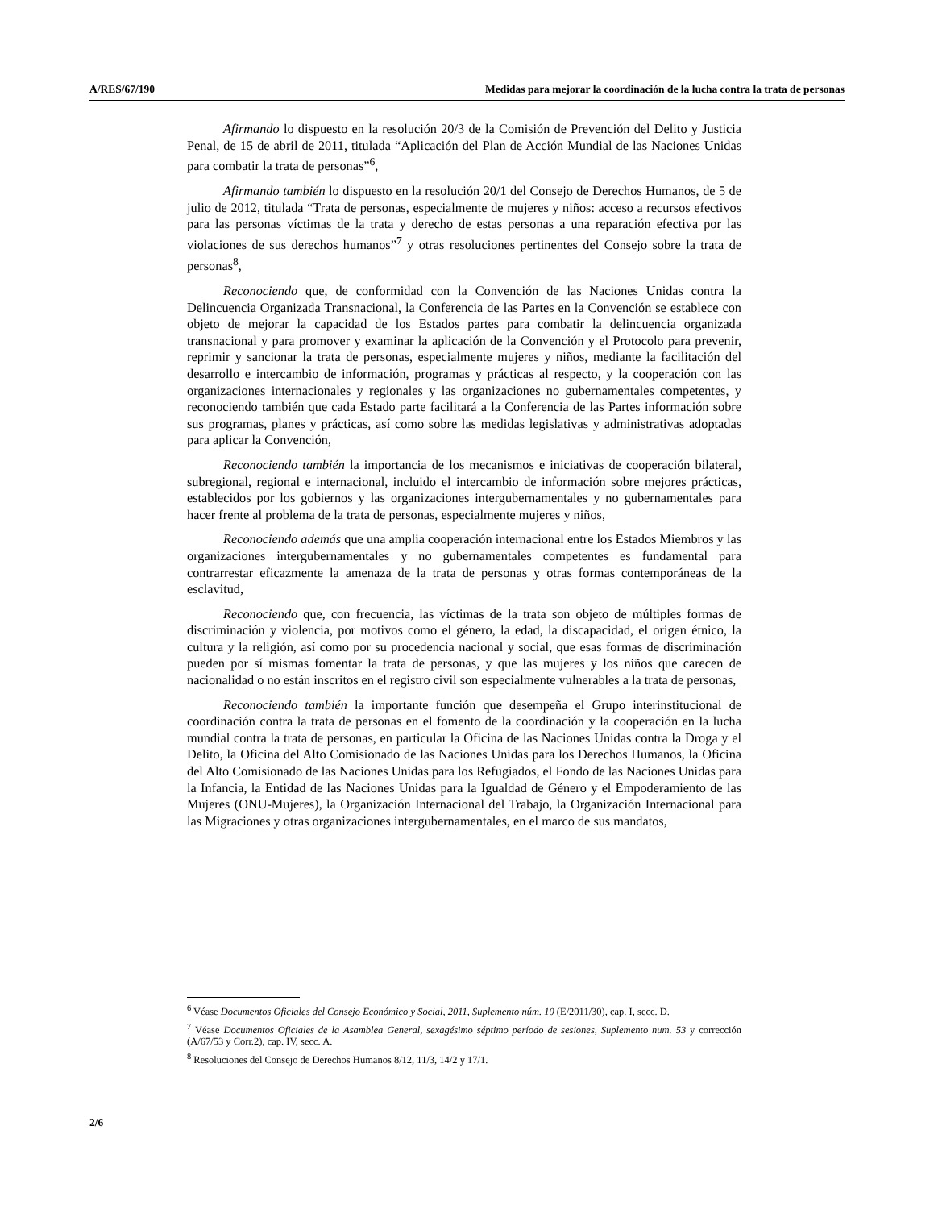A/RES/67/190 Medidas para mejorar la coordinación de la lucha contra la trata de personas
Afirmando lo dispuesto en la resolución 20/3 de la Comisión de Prevención del Delito y Justicia Penal, de 15 de abril de 2011, titulada “Aplicación del Plan de Acción Mundial de las Naciones Unidas para combatir la trata de personas”<sup>6</sup>,
Afirmando también lo dispuesto en la resolución 20/1 del Consejo de Derechos Humanos, de 5 de julio de 2012, titulada “Trata de personas, especialmente de mujeres y niños: acceso a recursos efectivos para las personas víctimas de la trata y derecho de estas personas a una reparación efectiva por las violaciones de sus derechos humanos”<sup>7</sup> y otras resoluciones pertinentes del Consejo sobre la trata de personas<sup>8</sup>,
Reconociendo que, de conformidad con la Convención de las Naciones Unidas contra la Delincuencia Organizada Transnacional, la Conferencia de las Partes en la Convención se establece con objeto de mejorar la capacidad de los Estados partes para combatir la delincuencia organizada transnacional y para promover y examinar la aplicación de la Convención y el Protocolo para prevenir, reprimir y sancionar la trata de personas, especialmente mujeres y niños, mediante la facilitación del desarrollo e intercambio de información, programas y prácticas al respecto, y la cooperación con las organizaciones internacionales y regionales y las organizaciones no gubernamentales competentes, y reconociendo también que cada Estado parte facilitará a la Conferencia de las Partes información sobre sus programas, planes y prácticas, así como sobre las medidas legislativas y administrativas adoptadas para aplicar la Convención,
Reconociendo también la importancia de los mecanismos e iniciativas de cooperación bilateral, subregional, regional e internacional, incluido el intercambio de información sobre mejores prácticas, establecidos por los gobiernos y las organizaciones intergubernamentales y no gubernamentales para hacer frente al problema de la trata de personas, especialmente mujeres y niños,
Reconociendo además que una amplia cooperación internacional entre los Estados Miembros y las organizaciones intergubernamentales y no gubernamentales competentes es fundamental para contrarrestar eficazmente la amenaza de la trata de personas y otras formas contemporáneas de la esclavitud,
Reconociendo que, con frecuencia, las víctimas de la trata son objeto de múltiples formas de discriminación y violencia, por motivos como el género, la edad, la discapacidad, el origen étnico, la cultura y la religión, así como por su procedencia nacional y social, que esas formas de discriminación pueden por sí mismas fomentar la trata de personas, y que las mujeres y los niños que carecen de nacionalidad o no están inscritos en el registro civil son especialmente vulnerables a la trata de personas,
Reconociendo también la importante función que desempeña el Grupo interinstitucional de coordinación contra la trata de personas en el fomento de la coordinación y la cooperación en la lucha mundial contra la trata de personas, en particular la Oficina de las Naciones Unidas contra la Droga y el Delito, la Oficina del Alto Comisionado de las Naciones Unidas para los Derechos Humanos, la Oficina del Alto Comisionado de las Naciones Unidas para los Refugiados, el Fondo de las Naciones Unidas para la Infancia, la Entidad de las Naciones Unidas para la Igualdad de Género y el Empoderamiento de las Mujeres (ONU-Mujeres), la Organización Internacional del Trabajo, la Organización Internacional para las Migraciones y otras organizaciones intergubernamentales, en el marco de sus mandatos,
<sup>6</sup> Véase Documentos Oficiales del Consejo Económico y Social, 2011, Suplemento núm. 10 (E/2011/30), cap. I, secc. D.
<sup>7</sup> Véase Documentos Oficiales de la Asamblea General, sexagésimo séptimo período de sesiones, Suplemento num. 53 y corrección (A/67/53 y Corr.2), cap. IV, secc. A.
<sup>8</sup> Resoluciones del Consejo de Derechos Humanos 8/12, 11/3, 14/2 y 17/1.
2/6